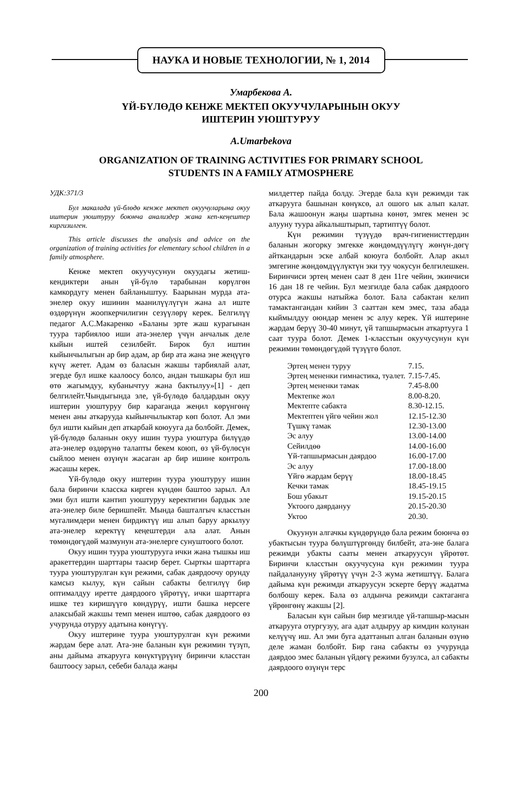НАУКА И НОВЫЕ ТЕХНОЛОГИИ, № 1, 2014
Умарбекова А.
ҮЙ-БҮЛӨДӨ КЕНЖЕ МЕКТЕП ОКУУЧУЛАРЫНЫН ОКУУ
ИШТЕРИН УЮШТУРУУ
A.Umarbekova
ORGANIZATION OF TRAINING ACTIVITIES FOR PRIMARY SCHOOL
STUDENTS IN A FAMILY ATMOSPHERE
УДК:371/3
Бул макалада үй-блөдө кенже мектеп окуучуларына окуу иштерин уюштуруу боюнча анализдер жана кеп-кеңештер киргизилген.
This article discusses the analysis and advice on the organization of training activities for elementary school children in a family atmosphere.
Кенже мектеп окуучусунун окуудагы жетиш-кендиктери анын үй-бүлө тарабынан көрүлгөн камкордугу менен байланыштуу. Баарынан мурда ата-энелер окуу ишинин маанилүүлүгүн жана ал иште өздөрүнүн жоопкерчилигин сезүүлөрү керек. Белгилүү педагог А.С.Макаренко «Баланы эрте жаш курагынан туура тарбиялоо иши ата-энелер үчүн анчалык деле кыйын иштей сезилбейт. Бирок бул иштин кыйынчылыгын ар бир адам, ар бир ата жана эне жеңүүгө күчү жетет. Адам өз баласын жакшы тарбиялай алат, эгерде бул ишке каалоосу болсо, андан тышкары бул иш өтө жагымдуу, кубанычтуу жана бактылуу»[1] - деп белгилейт.Чындыгында эле, үй-бүлөдө балдардын окуу иштерин уюштуруу бир караганда жеңил көрүнгөнү менен аны аткарууда кыйынчылыктар көп болот. Ал эми бул ишти кыйын деп аткарбай коюууга да болбойт. Демек, үй-бүлөдө баланын окуу ишин туура уюштура билүүдө ата-энелер өздөрүнө талапты бекем коюп, өз үй-бүлөсүн сыйлоо менен өзүнүн жасаган ар бир ишине контроль жасашы керек.
Үй-бүлөдө окуу иштерин туура уюштуруу ишин бала биринчи класска кирген күндөн баштоо зарыл. Ал эми бул ишти кантип уюштуруу керектигин бардык эле ата-энелер биле беришпейт. Мында башталгыч класстын мугалимдери менен бирдиктүү иш алып баруу аркылуу ата-энелер керектүү кеңештерди ала алат. Анын төмөндөгүдөй мазмунун ата-энелерге сунуштоого болот.
Окуу ишин туура уюштурууга ички жана тышкы иш аракеттердин шарттары таасир берет. Сырткы шарттарга туура уюштурулган күн режими, сабак даярдоочу орунду камсыз кылуу, күн сайын сабакты белгилүү бир оптималдуу иретте даярдоого үйрөтүү, ички шарттарга ишке тез киришүүгө көндүрүү, ишти башка нерсеге алаксыбай жакшы темп менен иштөө, сабак даярдоого өз учурунда отуруу адатына көнүгүү.
Окуу иштерине туура уюштурулган күн режими жардам бере алат. Ата-эне баланын күн режимин түзүп, аны дайыма аткарууга көнүктүрүүнү биринчи класстан баштоосу зарыл, себеби балада жаңы
милдеттер пайда болду. Эгерде бала күн режимди так аткарууга башынан көнүксө, ал ошого ык алып калат. Бала жашоонун жаңы шартына көнөт, эмгек менен эс алууну туура айкалыштырып, тартиптүү болот.
Күн режимин түзүүдө врач-гигиенисттердин баланын жогорку эмгекке жөндөмдүүлүгү жөнүн-дөгү айткандарын эске албай коюуга болбойт. Алар акыл эмгегине жөндөмдүүлүктүн эки туу чокусун белгилешкен. Биринчиси эртең менен саат 8 ден 11ге чейин, экинчиси 16 дан 18 ге чейин. Бул мезгилде бала сабак даярдоого отурса жакшы натыйжа болот. Бала сабактан келип тамактангандан кийин 3 сааттан кем эмес, таза абада кыймылдуу оюндар менен эс алуу керек. Үй иштерине жардам берүү 30-40 минут, үй тапшырмасын аткартууга 1 саат туура болот. Демек 1-класстын окуучусунун күн режимин төмөндөгүдөй түзүүгө болот.
| Эртең менен туруу | 7.15. |
| Эртең мененки гимнастика, туалет. | 7.15-7.45. |
| Эртең мененки тамак | 7.45-8.00 |
| Мектепке жол | 8.00-8.20. |
| Мектепте сабакта | 8.30-12.15. |
| Мектептен үйгө чейин жол | 12.15-12.30 |
| Түшкү тамак | 12.30-13.00 |
| Эс алуу | 13.00-14.00 |
| Сейилдөө | 14.00-16.00 |
| Үй-тапшырмасын даярдоо | 16.00-17.00 |
| Эс алуу | 17.00-18.00 |
| Үйгө жардам берүү | 18.00-18.45 |
| Кечки тамак | 18.45-19.15 |
| Бош убакыт | 19.15-20.15 |
| Уктоого даярдануу | 20.15-20.30 |
| Уктоо | 20.30. |
Окуунун алгачкы күндөрүндө бала режим боюнча өз убактысын туура бөлүштүргөндү билбейт, ата-эне балага режимди убакты сааты менен аткаруусун үйрөтөт. Биринчи класстын окуучусуна күн режимин туура пайдаланууну үйрөтүү үчүн 2-3 жума жетиштүү. Балага дайыма күн режимди аткаруусун эскерте берүү жадатма болбошу керек. Бала өз алдынча режимди сактаганга үйрөнгөнү жакшы [2].
Баласын күн сайын бир мезгилде үй-тапшыр-масын аткарууга отургузуу, ага адат алдыруу ар кимдин колунан келүүчү иш. Ал эми буга адаттанып алган баланын өзүнө деле жаман болбойт. Бир гана сабакты өз учурунда даярдоо эмес баланын үйдөгү режими бузулса, ал сабакты даярдоого өзүнүн терс
200